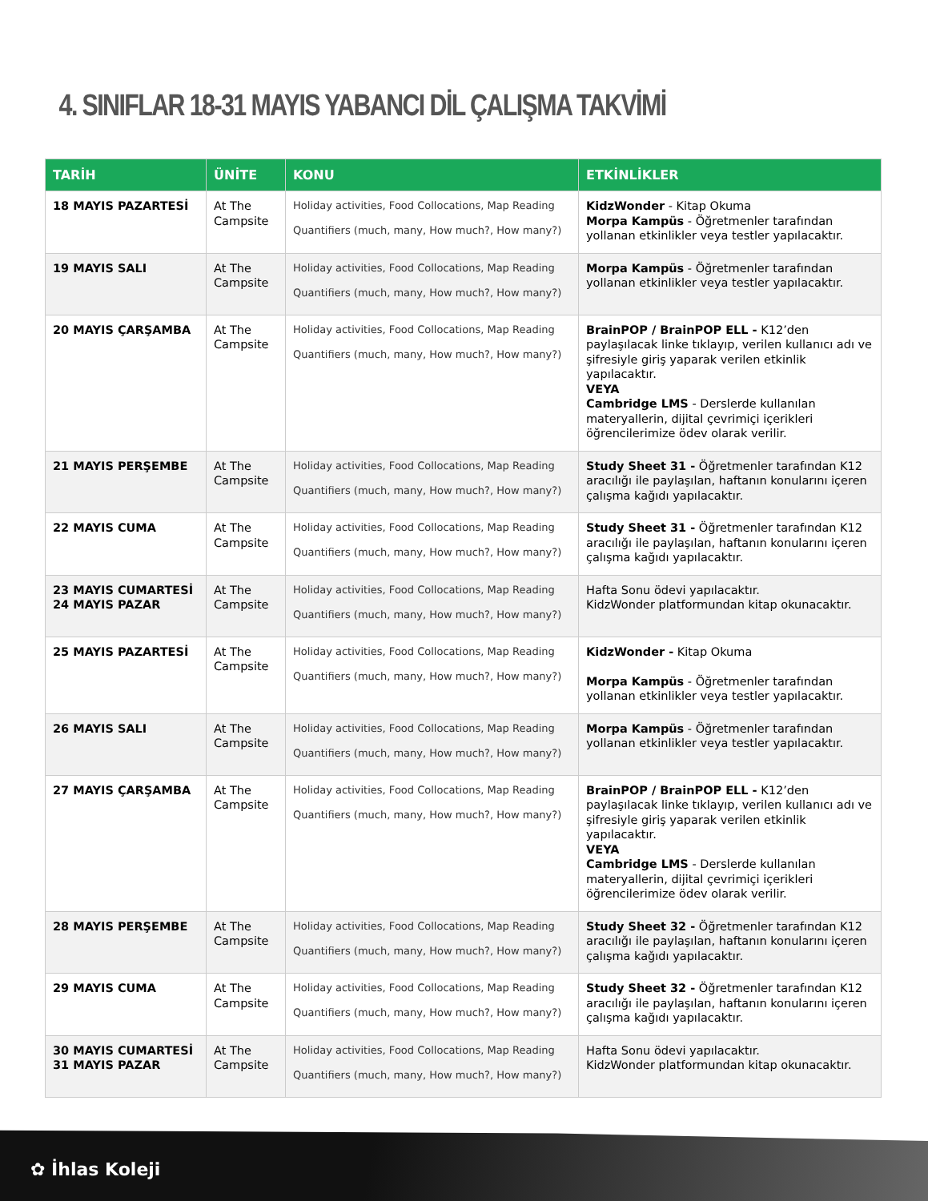4. SINIFLAR 18-31 MAYIS YABANCI DİL ÇALIŞMA TAKVİMİ
| TARİH | ÜNİTE | KONU | ETKİNLİKLER |
| --- | --- | --- | --- |
| 18 MAYIS PAZARTESİ | At The Campsite | Holiday activities, Food Collocations, Map Reading Quantifiers (much, many, How much?, How many?) | KidzWonder - Kitap Okuma Morpa Kampüs - Öğretmenler tarafından yollanan etkinlikler veya testler yapılacaktır. |
| 19 MAYIS SALI | At The Campsite | Holiday activities, Food Collocations, Map Reading Quantifiers (much, many, How much?, How many?) | Morpa Kampüs - Öğretmenler tarafından yollanan etkinlikler veya testler yapılacaktır. |
| 20 MAYIS ÇARŞAMBA | At The Campsite | Holiday activities, Food Collocations, Map Reading Quantifiers (much, many, How much?, How many?) | BrainPOP / BrainPOP ELL - K12’den paylaşılacak linke tıklayıp, verilen kullanıcı adı ve şifresiyle giriş yaparak verilen etkinlik yapılacaktır. VEYA Cambridge LMS - Derslerde kullanılan materyallerin, dijital çevrimiçi içerikleri öğrencilerimize ödev olarak verilir. |
| 21 MAYIS PERŞEMBE | At The Campsite | Holiday activities, Food Collocations, Map Reading Quantifiers (much, many, How much?, How many?) | Study Sheet 31 - Öğretmenler tarafından K12 aracılığı ile paylaşılan, haftanın konularını içeren çalışma kağıdı yapılacaktır. |
| 22 MAYIS CUMA | At The Campsite | Holiday activities, Food Collocations, Map Reading Quantifiers (much, many, How much?, How many?) | Study Sheet 31 - Öğretmenler tarafından K12 aracılığı ile paylaşılan, haftanın konularını içeren çalışma kağıdı yapılacaktır. |
| 23 MAYIS CUMARTESİ 24 MAYIS PAZAR | At The Campsite | Holiday activities, Food Collocations, Map Reading Quantifiers (much, many, How much?, How many?) | Hafta Sonu ödevi yapılacaktır. KidzWonder platformundan kitap okunacaktır. |
| 25 MAYIS PAZARTESİ | At The Campsite | Holiday activities, Food Collocations, Map Reading Quantifiers (much, many, How much?, How many?) | KidzWonder - Kitap Okuma Morpa Kampüs - Öğretmenler tarafından yollanan etkinlikler veya testler yapılacaktır. |
| 26 MAYIS SALI | At The Campsite | Holiday activities, Food Collocations, Map Reading Quantifiers (much, many, How much?, How many?) | Morpa Kampüs - Öğretmenler tarafından yollanan etkinlikler veya testler yapılacaktır. |
| 27 MAYIS ÇARŞAMBA | At The Campsite | Holiday activities, Food Collocations, Map Reading Quantifiers (much, many, How much?, How many?) | BrainPOP / BrainPOP ELL - K12’den paylaşılacak linke tıklayıp, verilen kullanıcı adı ve şifresiyle giriş yaparak verilen etkinlik yapılacaktır. VEYA Cambridge LMS - Derslerde kullanılan materyallerin, dijital çevrimiçi içerikleri öğrencilerimize ödev olarak verilir. |
| 28 MAYIS PERŞEMBE | At The Campsite | Holiday activities, Food Collocations, Map Reading Quantifiers (much, many, How much?, How many?) | Study Sheet 32 - Öğretmenler tarafından K12 aracılığı ile paylaşılan, haftanın konularını içeren çalışma kağıdı yapılacaktır. |
| 29 MAYIS CUMA | At The Campsite | Holiday activities, Food Collocations, Map Reading Quantifiers (much, many, How much?, How many?) | Study Sheet 32 - Öğretmenler tarafından K12 aracılığı ile paylaşılan, haftanın konularını içeren çalışma kağıdı yapılacaktır. |
| 30 MAYIS CUMARTESİ 31 MAYIS PAZAR | At The Campsite | Holiday activities, Food Collocations, Map Reading Quantifiers (much, many, How much?, How many?) | Hafta Sonu ödevi yapılacaktır. KidzWonder platformundan kitap okunacaktır. |
✿ İhlas Koleji